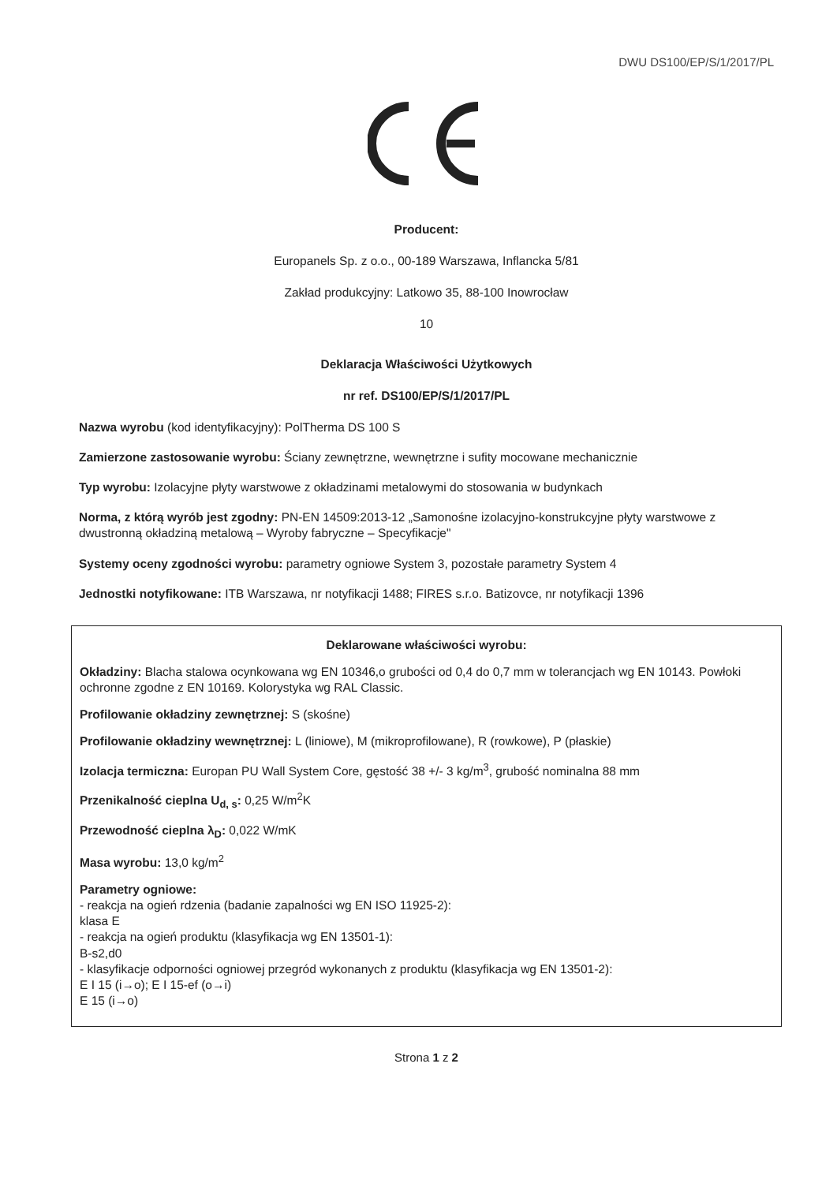DWU DS100/EP/S/1/2017/PL
Producent:
Europanels Sp. z o.o., 00-189 Warszawa, Inflancka 5/81
Zakład produkcyjny: Latkowo 35, 88-100 Inowrocław
10
Deklaracja Właściwości Użytkowych
nr ref. DS100/EP/S/1/2017/PL
Nazwa wyrobu (kod identyfikacyjny): PolTherma DS 100 S
Zamierzone zastosowanie wyrobu: Ściany zewnętrzne, wewnętrzne i sufity mocowane mechanicznie
Typ wyrobu: Izolacyjne płyty warstwowe z okładzinami metalowymi do stosowania w budynkach
Norma, z którą wyrób jest zgodny: PN-EN 14509:2013-12 „Samonośne izolacyjno-konstrukcyjne płyty warstwowe z dwustronną okładziną metalową – Wyroby fabryczne – Specyfikacje"
Systemy oceny zgodności wyrobu: parametry ogniowe System 3, pozostałe parametry System 4
Jednostki notyfikowane: ITB Warszawa, nr notyfikacji 1488; FIRES s.r.o. Batizovce, nr notyfikacji 1396
Deklarowane właściwości wyrobu:
Okładziny: Blacha stalowa ocynkowana wg EN 10346,o grubości od 0,4 do 0,7 mm w tolerancjach wg EN 10143. Powłoki ochronne zgodne z EN 10169. Kolorystyka wg RAL Classic.
Profilowanie okładziny zewnętrznej: S (skośne)
Profilowanie okładziny wewnętrznej: L (liniowe), M (mikroprofilowane), R (rowkowe), P (płaskie)
Izolacja termiczna: Europan PU Wall System Core, gęstość 38 +/- 3 kg/m<sup>3</sup>, grubość nominalna 88 mm
Przenikalność cieplna U<sub>d, s</sub>: 0,25 W/m<sup>2</sup>K
Przewodność cieplna λ<sub>D</sub>: 0,022 W/mK
Masa wyrobu: 13,0 kg/m<sup>2</sup>
Parametry ogniowe:
- reakcja na ogień rdzenia (badanie zapalności wg EN ISO 11925-2):
klasa E
- reakcja na ogień produktu (klasyfikacja wg EN 13501-1):
B-s2,d0
- klasyfikacje odporności ogniowej przegród wykonanych z produktu (klasyfikacja wg EN 13501-2):
E I 15 (i→o); E I 15-ef (o→i)
E 15 (i→o)
Strona 1 z 2